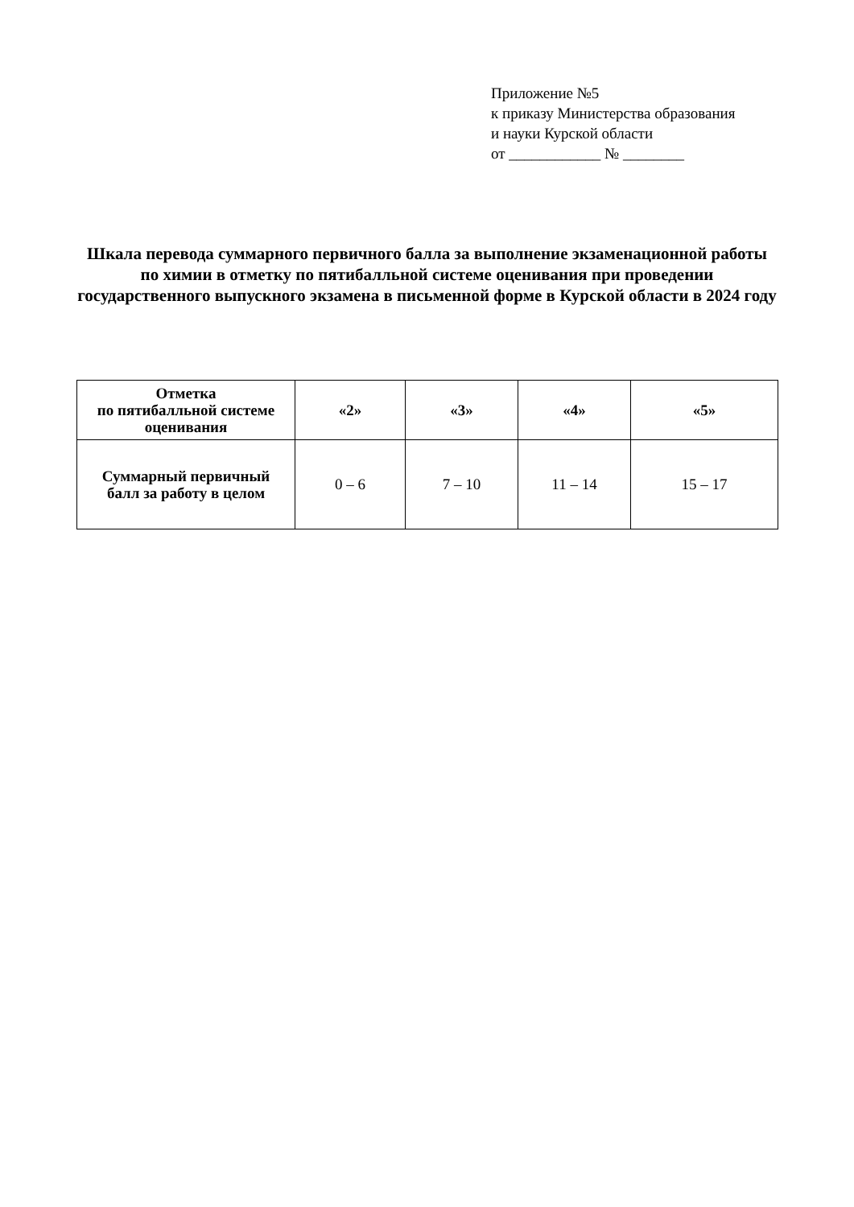Приложение №5
к приказу Министерства образования
и науки Курской области
от ____________ № ________
Шкала перевода суммарного первичного балла за выполнение экзаменационной работы по химии в отметку по пятибалльной системе оценивания при проведении государственного выпускного экзамена в письменной форме в Курской области в 2024 году
| Отметка по пятибалльной системе оценивания | «2» | «3» | «4» | «5» |
| --- | --- | --- | --- | --- |
| Суммарный первичный балл за работу в целом | 0 – 6 | 7 – 10 | 11 – 14 | 15 – 17 |